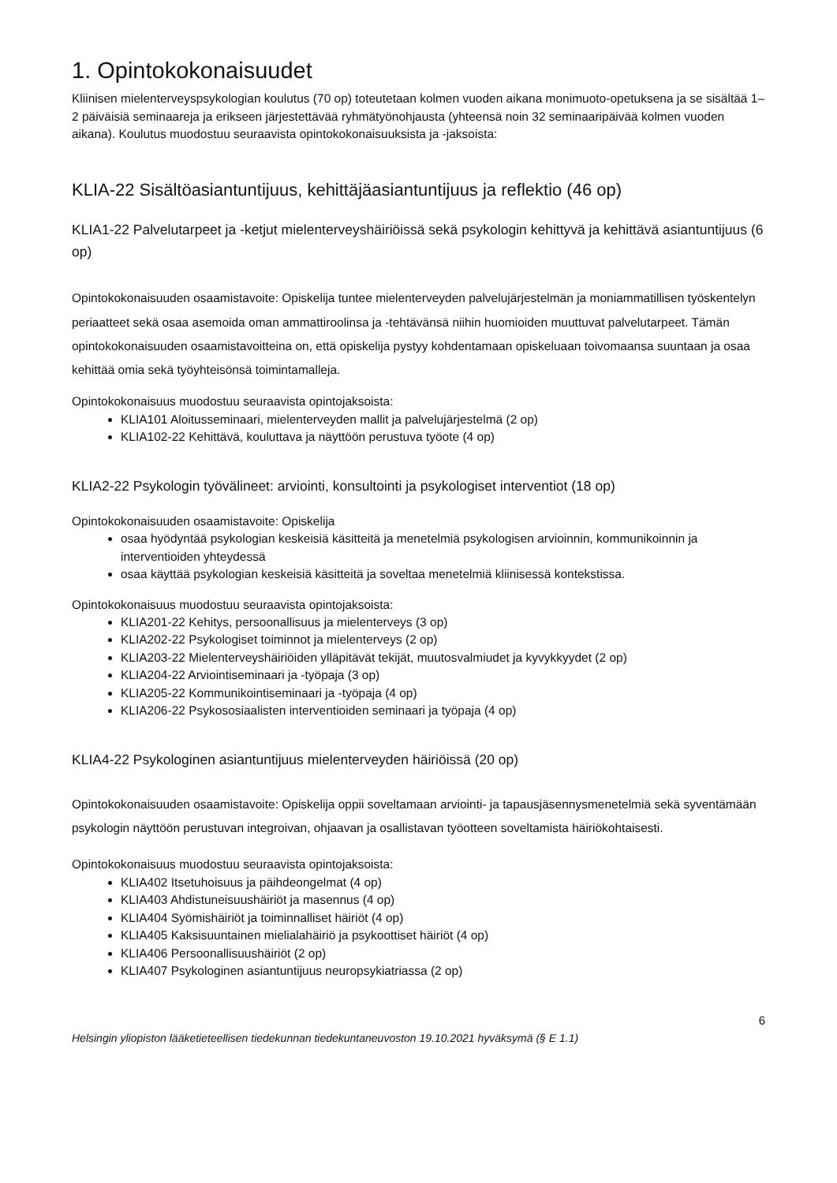1. Opintokokonaisuudet
Kliinisen mielenterveyspsykologian koulutus (70 op) toteutetaan kolmen vuoden aikana monimuoto-opetuksena ja se sisältää 1–2 päiväisiä seminaareja ja erikseen järjestettävää ryhmätyönohjausta (yhteensä noin 32 seminaaripäivää kolmen vuoden aikana). Koulutus muodostuu seuraavista opintokokonaisuuksista ja -jaksoista:
KLIA-22 Sisältöasiantuntijuus, kehittäjäasiantuntijuus ja reflektio (46 op)
KLIA1-22 Palvelutarpeet ja -ketjut mielenterveyshäiriöissä sekä psykologin kehittyvä ja kehittävä asiantuntijuus (6 op)
Opintokokonaisuuden osaamistavoite: Opiskelija tuntee mielenterveyden palvelujärjestelmän ja moniammatillisen työskentelyn periaatteet sekä osaa asemoida oman ammattiroolinsa ja -tehtävänsä niihin huomioiden muuttuvat palvelutarpeet. Tämän opintokokonaisuuden osaamistavoitteina on, että opiskelija pystyy kohdentamaan opiskeluaan toivomaansa suuntaan ja osaa kehittää omia sekä työyhteisönsä toimintamalleja.
Opintokokonaisuus muodostuu seuraavista opintojaksoista:
KLIA101 Aloitusseminaari, mielenterveyden mallit ja palvelujärjestelmä (2 op)
KLIA102-22 Kehittävä, kouluttava ja näyttöön perustuva työote (4 op)
KLIA2-22 Psykologin työvälineet: arviointi, konsultointi ja psykologiset interventiot (18 op)
Opintokokonaisuuden osaamistavoite: Opiskelija
osaa hyödyntää psykologian keskeisiä käsitteitä ja menetelmiä psykologisen arvioinnin, kommunikoinnin ja interventioiden yhteydessä
osaa käyttää psykologian keskeisiä käsitteitä ja soveltaa menetelmiä kliinisessä kontekstissa.
Opintokokonaisuus muodostuu seuraavista opintojaksoista:
KLIA201-22 Kehitys, persoonallisuus ja mielenterveys (3 op)
KLIA202-22 Psykologiset toiminnot ja mielenterveys (2 op)
KLIA203-22 Mielenterveyshäiriöiden ylläpitävät tekijät, muutosvalmiudet ja kyvykkyydet (2 op)
KLIA204-22 Arviointiseminaari ja -työpaja (3 op)
KLIA205-22 Kommunikointiseminaari ja -työpaja (4 op)
KLIA206-22 Psykososiaalisten interventioiden seminaari ja työpaja (4 op)
KLIA4-22 Psykologinen asiantuntijuus mielenterveyden häiriöissä (20 op)
Opintokokonaisuuden osaamistavoite: Opiskelija oppii soveltamaan arviointi- ja tapausjäsennysmenetelmiä sekä syventämään psykologin näyttöön perustuvan integroivan, ohjaavan ja osallistavan työotteen soveltamista häiriökohtaisesti.
Opintokokonaisuus muodostuu seuraavista opintojaksoista:
KLIA402 Itsetuhoisuus ja päihdeongelmat (4 op)
KLIA403 Ahdistuneisuushäiriöt ja masennus (4 op)
KLIA404 Syömishäiriöt ja toiminnalliset häiriöt (4 op)
KLIA405 Kaksisuuntainen mielialahäiriö ja psykoottiset häiriöt (4 op)
KLIA406 Persoonallisuushäiriöt (2 op)
KLIA407 Psykologinen asiantuntijuus neuropsykiatriassa (2 op)
6
Helsingin yliopiston lääketieteellisen tiedekunnan tiedekuntaneuvoston 19.10.2021 hyväksymä (§ E 1.1)